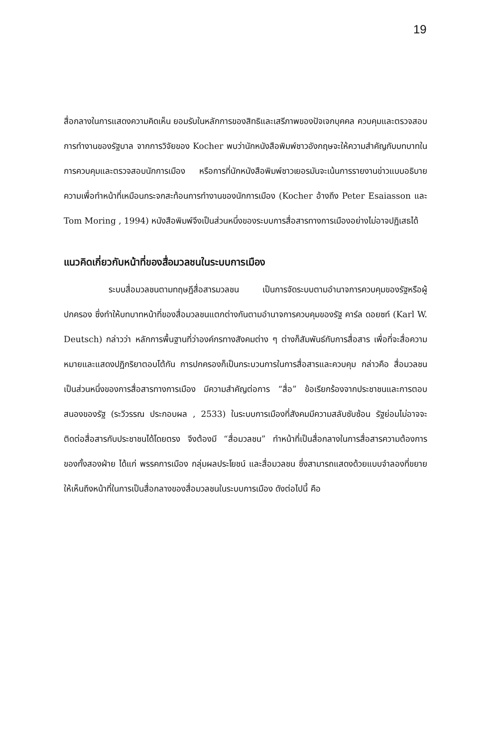19
สื่อกลางในการแสดงความคิดเห็น ยอมรับในหลักการของสิทธิและเสรีภาพของปัจเจกบุคคล ควบคุมและตรวจสอบการทำงานของรัฐบาล จากการวิจัยของ Kocher พบว่านักหนังสือพิมพ์ชาวอังกฤษจะให้ความสำคัญกับบทบาทในการควบคุมและตรวจสอบนักการเมือง หรือการที่นักหนังสือพิมพ์ชาวเยอรมันจะเน้นการรายงานข่าวแบบอธิบายความเพื่อทำหน้าที่เหมือนกระจกสะท้อนการทำงานของนักการเมือง (Kocher อ้างถึง Peter Esaiasson และ Tom Moring , 1994) หนังสือพิมพ์จึงเป็นส่วนหนึ่งของระบบการสื่อสารทางการเมืองอย่างไม่อาจปฏิเสธได้
แนวคิดเกี่ยวกับหน้าที่ของสื่อมวลชนในระบบการเมือง
ระบบสื่อมวลชนตามทฤษฎีสื่อสารมวลชน เป็นการจัดระบบตามอำนาจการควบคุมของรัฐหรือผู้ปกครอง ซึ่งทำให้บทบาทหน้าที่ของสื่อมวลชนแตกต่างกันตามอำนาจการควบคุมของรัฐ คาร์ล ดอยซท์ (Karl W. Deutsch) กล่าวว่า หลักการพื้นฐานที่ว่าองค์กรทางสังคมต่าง ๆ ต่างก็สัมพันธ์กับการสื่อสาร เพื่อที่จะสื่อความหมายและแสดงปฏิกริยาตอบโต้กัน การปกครองก็เป็นกระบวนการในการสื่อสารและควบคุม กล่าวคือ สื่อมวลชนเป็นส่วนหนึ่งของการสื่อสารทางการเมือง มีความสำคัญต่อการ “สื่อ” ข้อเรียกร้องจากประชาชนและการตอบสนองของรัฐ (ระวีวรรณ ประกอบผล , 2533) ในระบบการเมืองที่สังคมมีความสลับซับซ้อน รัฐย่อมไม่อาจจะติดต่อสื่อสารกับประชาชนได้โดยตรง จึงต้องมี “สื่อมวลชน” ทำหน้าที่เป็นสื่อกลางในการสื่อสารความต้องการของทั้งสองฝ่าย ได้แก่ พรรคการเมือง กลุ่มผลประโยชน์ และสื่อมวลชน ซึ่งสามารถแสดงด้วยแบบจำลองที่ขยายให้เห็นถึงหน้าที่ในการเป็นสื่อกลางของสื่อมวลชนในระบบการเมือง ดังต่อไปนี้ คือ